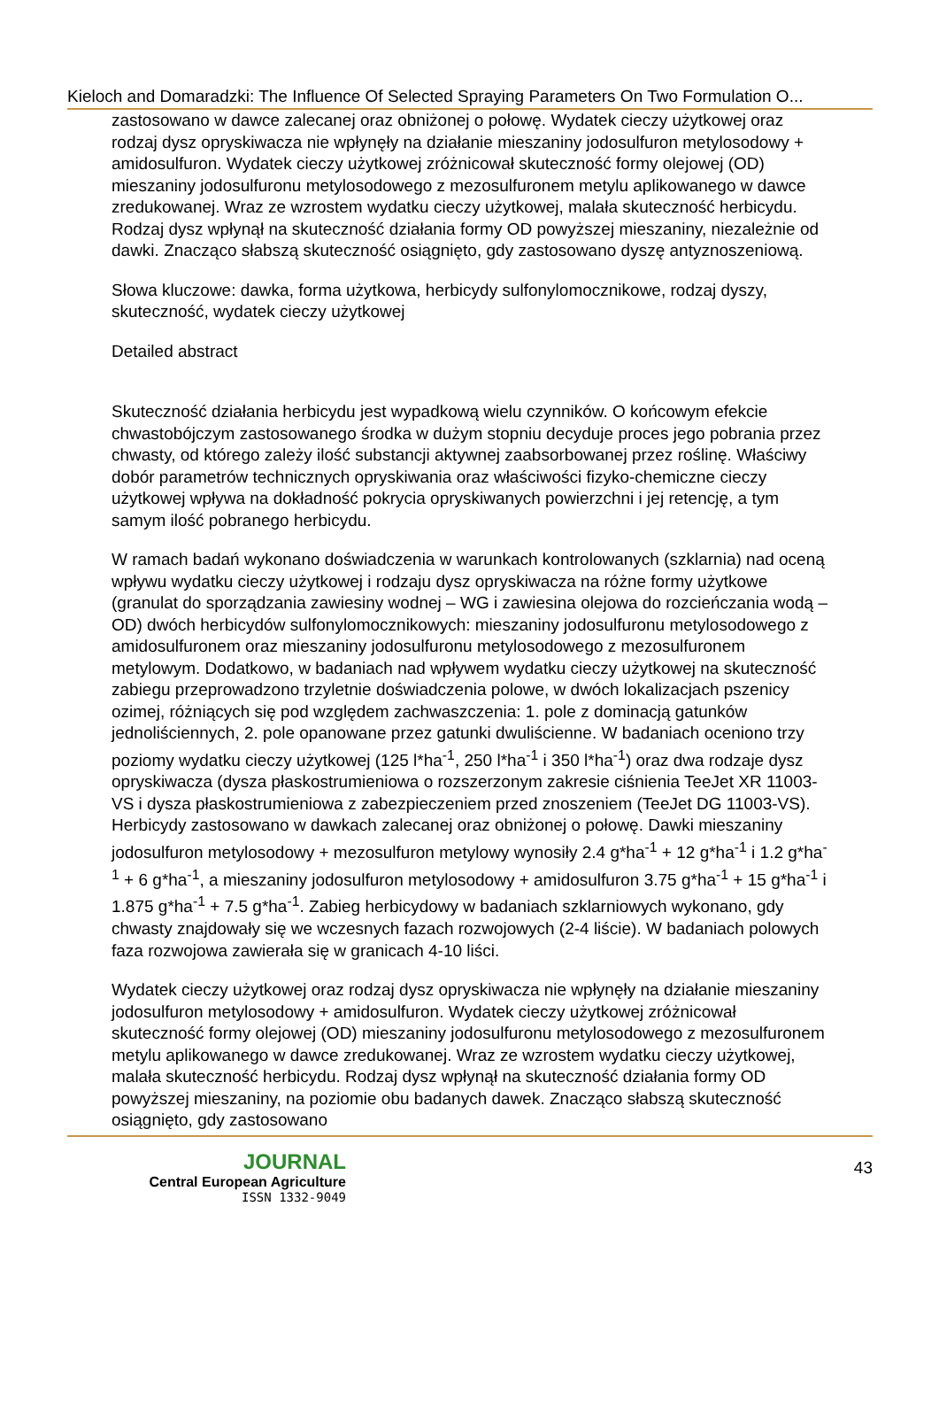Kieloch and Domaradzki: The Influence Of Selected Spraying Parameters On Two Formulation O...
zastosowano w dawce zalecanej oraz obniżonej o połowę. Wydatek cieczy użytkowej oraz rodzaj dysz opryskiwacza nie wpłynęły na działanie mieszaniny jodosulfuron metylosodowy + amidosulfuron. Wydatek cieczy użytkowej zróżnicował skuteczność formy olejowej (OD) mieszaniny jodosulfuronu metylosodowego z mezosulfuronem metylu aplikowanego w dawce zredukowanej. Wraz ze wzrostem wydatku cieczy użytkowej, malała skuteczność herbicydu. Rodzaj dysz wpłynął na skuteczność działania formy OD powyższej mieszaniny, niezależnie od dawki. Znacząco słabszą skuteczność osiągnięto, gdy zastosowano dyszę antyznoszeniową.
Słowa kluczowe: dawka, forma użytkowa, herbicydy sulfonylomocznikowe, rodzaj dyszy, skuteczność, wydatek cieczy użytkowej
Detailed abstract
Skuteczność działania herbicydu jest wypadkową wielu czynników. O końcowym efekcie chwastobójczym zastosowanego środka w dużym stopniu decyduje proces jego pobrania przez chwasty, od którego zależy ilość substancji aktywnej zaabsorbowanej przez roślinę. Właściwy dobór parametrów technicznych opryskiwania oraz właściwości fizyko-chemiczne cieczy użytkowej wpływa na dokładność pokrycia opryskiwanych powierzchni i jej retencję, a tym samym ilość pobranego herbicydu.
W ramach badań wykonano doświadczenia w warunkach kontrolowanych (szklarnia) nad oceną wpływu wydatku cieczy użytkowej i rodzaju dysz opryskiwacza na różne formy użytkowe (granulat do sporządzania zawiesiny wodnej – WG i zawiesina olejowa do rozcieńczania wodą – OD) dwóch herbicydów sulfonylomocznikowych: mieszaniny jodosulfuronu metylosodowego z amidosulfuronem oraz mieszaniny jodosulfuronu metylosodowego z mezosulfuronem metylowym. Dodatkowo, w badaniach nad wpływem wydatku cieczy użytkowej na skuteczność zabiegu przeprowadzono trzyletnie doświadczenia polowe, w dwóch lokalizacjach pszenicy ozimej, różniących się pod względem zachwaszczenia: 1. pole z dominacją gatunków jednoliściennych, 2. pole opanowane przez gatunki dwuliścienne. W badaniach oceniono trzy poziomy wydatku cieczy użytkowej (125 l*ha<sup>-1</sup>, 250 l*ha<sup>-1</sup> i 350 l*ha<sup>-1</sup>) oraz dwa rodzaje dysz opryskiwacza (dysza płaskostrumieniowa o rozszerzonym zakresie ciśnienia TeeJet XR 11003-VS i dysza płaskostrumieniowa z zabezpieczeniem przed znoszeniem (TeeJet DG 11003-VS). Herbicydy zastosowano w dawkach zalecanej oraz obniżonej o połowę. Dawki mieszaniny jodosulfuron metylosodowy + mezosulfuron metylowy wynosiły 2.4 g*ha<sup>-1</sup> + 12 g*ha<sup>-1</sup> i 1.2 g*ha<sup>-1</sup> + 6 g*ha<sup>-1</sup>, a mieszaniny jodosulfuron metylosodowy + amidosulfuron 3.75 g*ha<sup>-1</sup> + 15 g*ha<sup>-1</sup> i 1.875 g*ha<sup>-1</sup> + 7.5 g*ha<sup>-1</sup>. Zabieg herbicydowy w badaniach szklarniowych wykonano, gdy chwasty znajdowały się we wczesnych fazach rozwojowych (2-4 liście). W badaniach polowych faza rozwojowa zawierała się w granicach 4-10 liści.
Wydatek cieczy użytkowej oraz rodzaj dysz opryskiwacza nie wpłynęły na działanie mieszaniny jodosulfuron metylosodowy + amidosulfuron. Wydatek cieczy użytkowej zróżnicował skuteczność formy olejowej (OD) mieszaniny jodosulfuronu metylosodowego z mezosulfuronem metylu aplikowanego w dawce zredukowanej. Wraz ze wzrostem wydatku cieczy użytkowej, malała skuteczność herbicydu. Rodzaj dysz wpłynął na skuteczność działania formy OD powyższej mieszaniny, na poziomie obu badanych dawek. Znacząco słabszą skuteczność osiągnięto, gdy zastosowano
JOURNAL
Central European Agriculture
ISSN 1332-9049
43